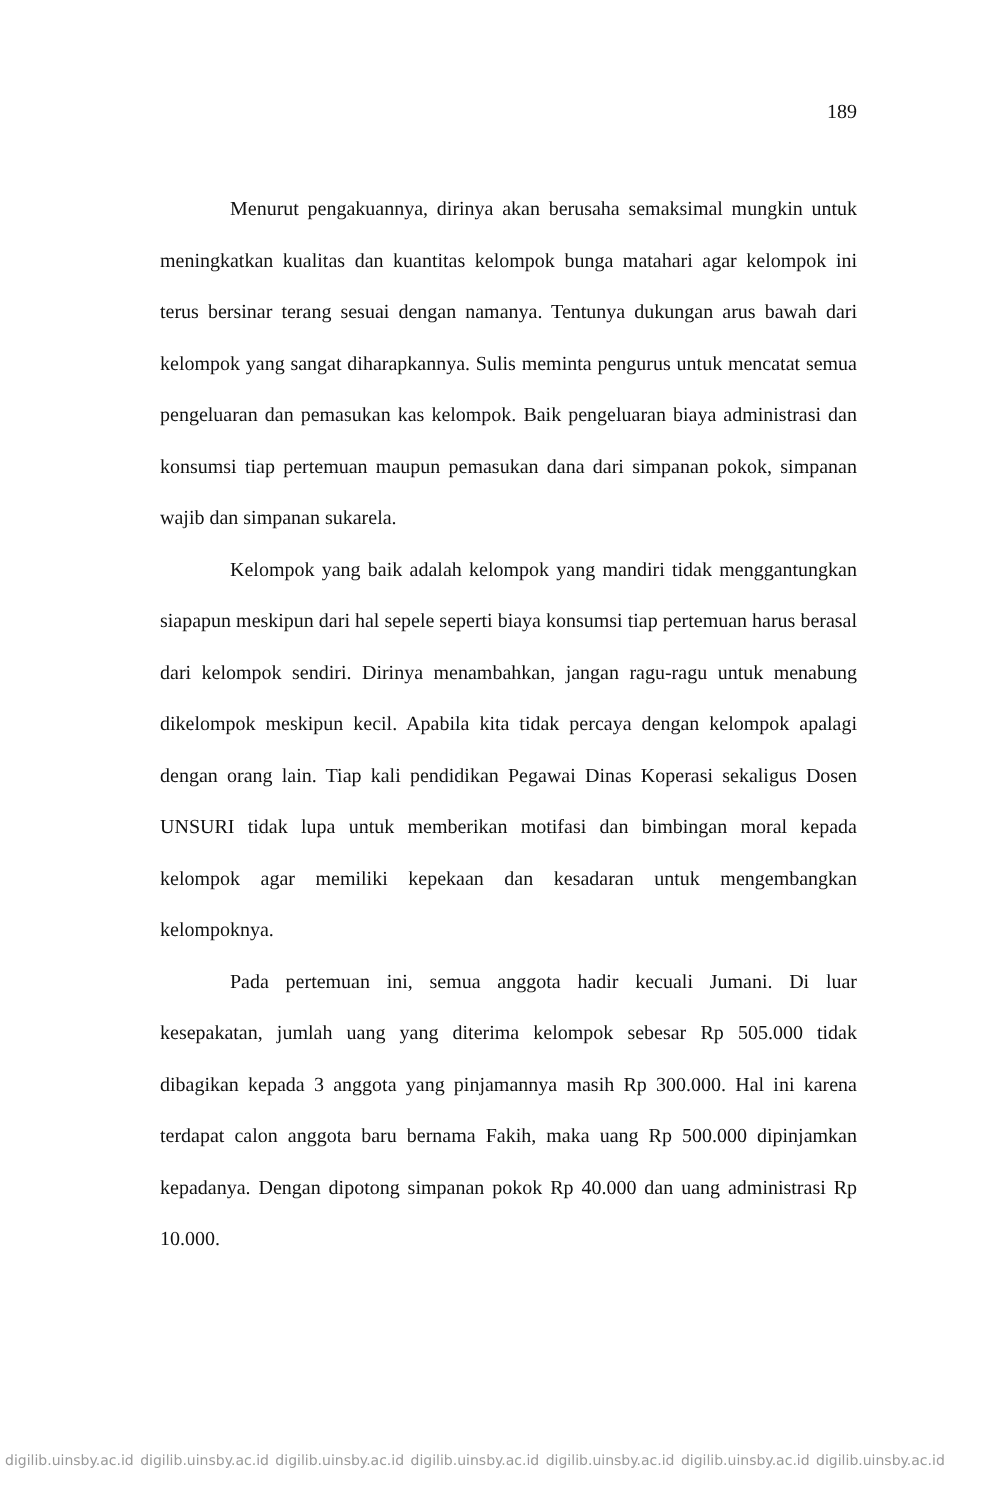189
Menurut pengakuannya, dirinya akan berusaha semaksimal mungkin untuk meningkatkan kualitas dan kuantitas kelompok bunga matahari agar kelompok ini terus bersinar terang sesuai dengan namanya. Tentunya dukungan arus bawah dari kelompok yang sangat diharapkannya. Sulis meminta pengurus untuk mencatat semua pengeluaran dan pemasukan kas kelompok. Baik pengeluaran biaya administrasi dan konsumsi tiap pertemuan maupun pemasukan dana dari simpanan pokok, simpanan wajib dan simpanan sukarela.
Kelompok yang baik adalah kelompok yang mandiri tidak menggantungkan siapapun meskipun dari hal sepele seperti biaya konsumsi tiap pertemuan harus berasal dari kelompok sendiri. Dirinya menambahkan, jangan ragu-ragu untuk menabung dikelompok meskipun kecil. Apabila kita tidak percaya dengan kelompok apalagi dengan orang lain. Tiap kali pendidikan Pegawai Dinas Koperasi sekaligus Dosen UNSURI tidak lupa untuk memberikan motifasi dan bimbingan moral kepada kelompok agar memiliki kepekaan dan kesadaran untuk mengembangkan kelompoknya.
Pada pertemuan ini, semua anggota hadir kecuali Jumani. Di luar kesepakatan, jumlah uang yang diterima kelompok sebesar Rp 505.000 tidak dibagikan kepada 3 anggota yang pinjamannya masih Rp 300.000. Hal ini karena terdapat calon anggota baru bernama Fakih, maka uang Rp 500.000 dipinjamkan kepadanya. Dengan dipotong simpanan pokok Rp 40.000 dan uang administrasi Rp 10.000.
digilib.uinsby.ac.id digilib.uinsby.ac.id digilib.uinsby.ac.id digilib.uinsby.ac.id digilib.uinsby.ac.id digilib.uinsby.ac.id digilib.uinsby.ac.id